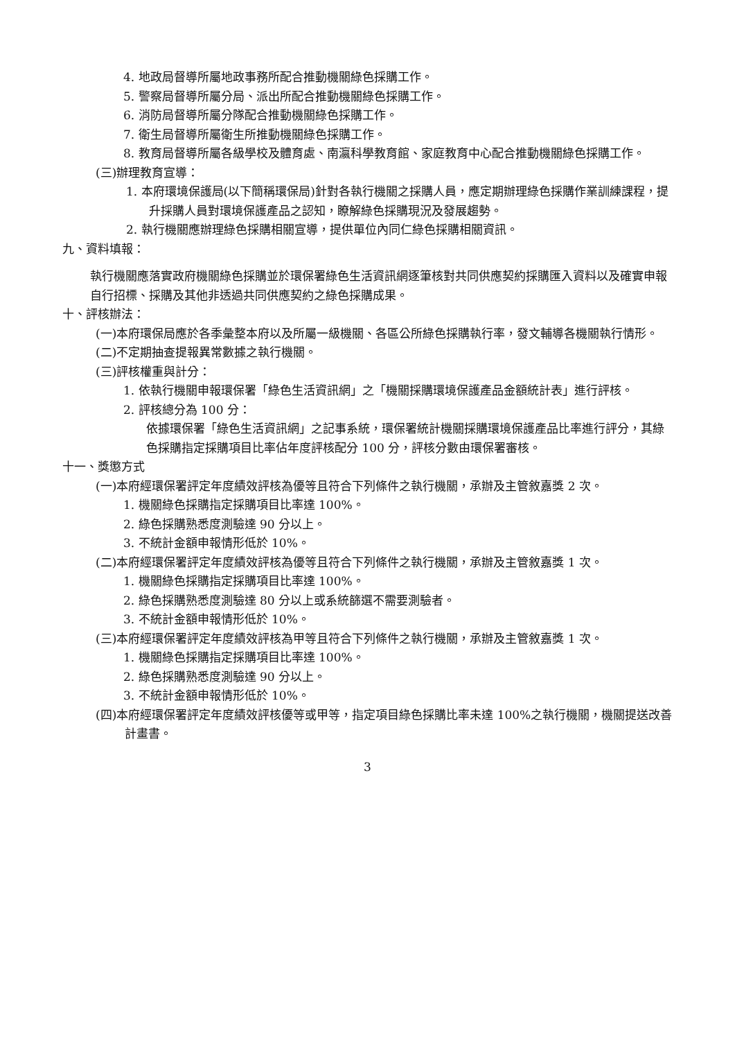4. 地政局督導所屬地政事務所配合推動機關綠色採購工作。
5. 警察局督導所屬分局、派出所配合推動機關綠色採購工作。
6. 消防局督導所屬分隊配合推動機關綠色採購工作。
7. 衛生局督導所屬衛生所推動機關綠色採購工作。
8. 教育局督導所屬各級學校及體育處、南瀛科學教育館、家庭教育中心配合推動機關綠色採購工作。
(三)辦理教育宣導：
1. 本府環境保護局(以下簡稱環保局)針對各執行機關之採購人員，應定期辦理綠色採購作業訓練課程，提升採購人員對環境保護產品之認知，瞭解綠色採購現況及發展趨勢。
2. 執行機關應辦理綠色採購相關宣導，提供單位內同仁綠色採購相關資訊。
九、資料填報：
執行機關應落實政府機關綠色採購並於環保署綠色生活資訊網逐筆核對共同供應契約採購匯入資料以及確實申報自行招標、採購及其他非透過共同供應契約之綠色採購成果。
十、評核辦法：
(一)本府環保局應於各季彙整本府以及所屬一級機關、各區公所綠色採購執行率，發文輔導各機關執行情形。
(二)不定期抽查提報異常數據之執行機關。
(三)評核權重與計分：
1. 依執行機關申報環保署「綠色生活資訊網」之「機關採購環境保護產品金額統計表」進行評核。
2. 評核總分為 100 分：
依據環保署「綠色生活資訊網」之記事系統，環保署統計機關採購環境保護產品比率進行評分，其綠色採購指定採購項目比率佔年度評核配分 100 分，評核分數由環保署審核。
十一、獎懲方式
(一)本府經環保署評定年度績效評核為優等且符合下列條件之執行機關，承辦及主管敘嘉獎 2 次。
1. 機關綠色採購指定採購項目比率達 100%。
2. 綠色採購熟悉度測驗達 90 分以上。
3. 不統計金額申報情形低於 10%。
(二)本府經環保署評定年度績效評核為優等且符合下列條件之執行機關，承辦及主管敘嘉獎 1 次。
1. 機關綠色採購指定採購項目比率達 100%。
2. 綠色採購熟悉度測驗達 80 分以上或系統篩選不需要測驗者。
3. 不統計金額申報情形低於 10%。
(三)本府經環保署評定年度績效評核為甲等且符合下列條件之執行機關，承辦及主管敘嘉獎 1 次。
1. 機關綠色採購指定採購項目比率達 100%。
2. 綠色採購熟悉度測驗達 90 分以上。
3. 不統計金額申報情形低於 10%。
(四)本府經環保署評定年度績效評核優等或甲等，指定項目綠色採購比率未達 100%之執行機關，機關提送改善計畫書。
3